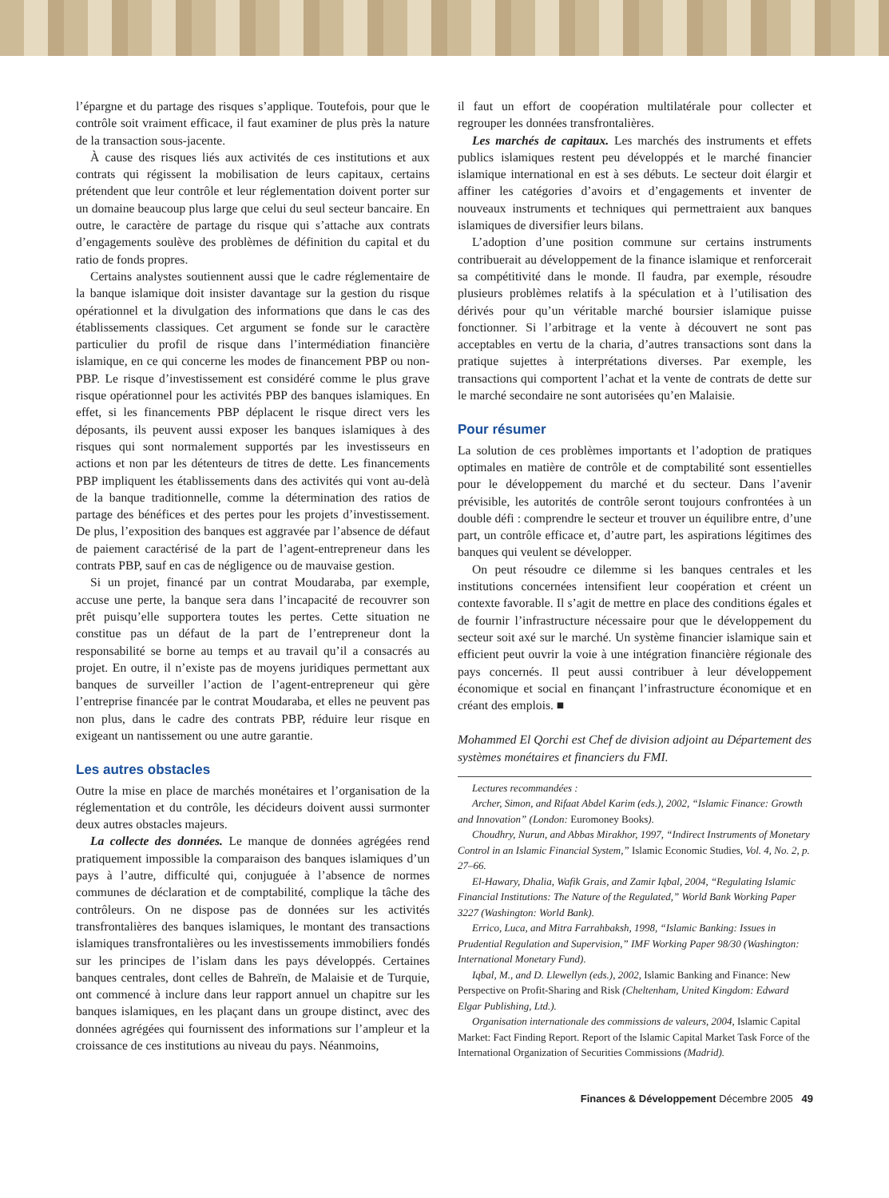l’épargne et du partage des risques s’applique. Toutefois, pour que le contrôle soit vraiment efficace, il faut examiner de plus près la nature de la transaction sous-jacente.
À cause des risques liés aux activités de ces institutions et aux contrats qui régissent la mobilisation de leurs capitaux, certains prétendent que leur contrôle et leur réglementation doivent porter sur un domaine beaucoup plus large que celui du seul secteur bancaire. En outre, le caractère de partage du risque qui s’attache aux contrats d’engagements soulève des problèmes de définition du capital et du ratio de fonds propres.
Certains analystes soutiennent aussi que le cadre réglementaire de la banque islamique doit insister davantage sur la gestion du risque opérationnel et la divulgation des informations que dans le cas des établissements classiques. Cet argument se fonde sur le caractère particulier du profil de risque dans l’intermédiation financière islamique, en ce qui concerne les modes de financement PBP ou non-PBP. Le risque d’investissement est considéré comme le plus grave risque opérationnel pour les activités PBP des banques islamiques. En effet, si les financements PBP déplacent le risque direct vers les déposants, ils peuvent aussi exposer les banques islamiques à des risques qui sont normalement supportés par les investisseurs en actions et non par les détenteurs de titres de dette. Les financements PBP impliquent les établissements dans des activités qui vont au-delà de la banque traditionnelle, comme la détermination des ratios de partage des bénéfices et des pertes pour les projets d’investissement. De plus, l’exposition des banques est aggravée par l’absence de défaut de paiement caractérisé de la part de l’agent-entrepreneur dans les contrats PBP, sauf en cas de négligence ou de mauvaise gestion.
Si un projet, financé par un contrat Moudaraba, par exemple, accuse une perte, la banque sera dans l’incapacité de recouvrer son prêt puisqu’elle supportera toutes les pertes. Cette situation ne constitue pas un défaut de la part de l’entrepreneur dont la responsabilité se borne au temps et au travail qu’il a consacrés au projet. En outre, il n’existe pas de moyens juridiques permettant aux banques de surveiller l’action de l’agent-entrepreneur qui gère l’entreprise financée par le contrat Moudaraba, et elles ne peuvent pas non plus, dans le cadre des contrats PBP, réduire leur risque en exigeant un nantissement ou une autre garantie.
Les autres obstacles
Outre la mise en place de marchés monétaires et l’organisation de la réglementation et du contrôle, les décideurs doivent aussi surmonter deux autres obstacles majeurs.
La collecte des données. Le manque de données agrégées rend pratiquement impossible la comparaison des banques islamiques d’un pays à l’autre, difficulté qui, conjuguée à l’absence de normes communes de déclaration et de comptabilité, complique la tâche des contrôleurs. On ne dispose pas de données sur les activités transfrontalières des banques islamiques, le montant des transactions islamiques transfrontalières ou les investissements immobiliers fondés sur les principes de l’islam dans les pays développés. Certaines banques centrales, dont celles de Bahreïn, de Malaisie et de Turquie, ont commencé à inclure dans leur rapport annuel un chapitre sur les banques islamiques, en les plaçant dans un groupe distinct, avec des données agrégées qui fournissent des informations sur l’ampleur et la croissance de ces institutions au niveau du pays. Néanmoins,
il faut un effort de coopération multilatérale pour collecter et regrouper les données transfrontalières.
Les marchés de capitaux. Les marchés des instruments et effets publics islamiques restent peu développés et le marché financier islamique international en est à ses débuts. Le secteur doit élargir et affiner les catégories d’avoirs et d’engagements et inventer de nouveaux instruments et techniques qui permettraient aux banques islamiques de diversifier leurs bilans.
L’adoption d’une position commune sur certains instruments contribuerait au développement de la finance islamique et renforcerait sa compétitivité dans le monde. Il faudra, par exemple, résoudre plusieurs problèmes relatifs à la spéculation et à l’utilisation des dérivés pour qu’un véritable marché boursier islamique puisse fonctionner. Si l’arbitrage et la vente à découvert ne sont pas acceptables en vertu de la charia, d’autres transactions sont dans la pratique sujettes à interprétations diverses. Par exemple, les transactions qui comportent l’achat et la vente de contrats de dette sur le marché secondaire ne sont autorisées qu’en Malaisie.
Pour résumer
La solution de ces problèmes importants et l’adoption de pratiques optimales en matière de contrôle et de comptabilité sont essentielles pour le développement du marché et du secteur. Dans l’avenir prévisible, les autorités de contrôle seront toujours confrontées à un double défi : comprendre le secteur et trouver un équilibre entre, d’une part, un contrôle efficace et, d’autre part, les aspirations légitimes des banques qui veulent se développer.
On peut résoudre ce dilemme si les banques centrales et les institutions concernées intensifient leur coopération et créent un contexte favorable. Il s’agit de mettre en place des conditions égales et de fournir l’infrastructure nécessaire pour que le développement du secteur soit axé sur le marché. Un système financier islamique sain et efficient peut ouvrir la voie à une intégration financière régionale des pays concernés. Il peut aussi contribuer à leur développement économique et social en finançant l’infrastructure économique et en créant des emplois. ■
Mohammed El Qorchi est Chef de division adjoint au Département des systèmes monétaires et financiers du FMI.
Lectures recommandées :
Archer, Simon, and Rifaat Abdel Karim (eds.), 2002, “Islamic Finance: Growth and Innovation” (London: Euromoney Books).
Choudhry, Nurun, and Abbas Mirakhor, 1997, “Indirect Instruments of Monetary Control in an Islamic Financial System,” Islamic Economic Studies, Vol. 4, No. 2, p. 27–66.
El-Hawary, Dhalia, Wafik Grais, and Zamir Iqbal, 2004, “Regulating Islamic Financial Institutions: The Nature of the Regulated,” World Bank Working Paper 3227 (Washington: World Bank).
Errico, Luca, and Mitra Farrahbaksh, 1998, “Islamic Banking: Issues in Prudential Regulation and Supervision,” IMF Working Paper 98/30 (Washington: International Monetary Fund).
Iqbal, M., and D. Llewellyn (eds.), 2002, Islamic Banking and Finance: New Perspective on Profit-Sharing and Risk (Cheltenham, United Kingdom: Edward Elgar Publishing, Ltd.).
Organisation internationale des commissions de valeurs, 2004, Islamic Capital Market: Fact Finding Report. Report of the Islamic Capital Market Task Force of the International Organization of Securities Commissions (Madrid).
Finances & Développement Décembre 2005 49